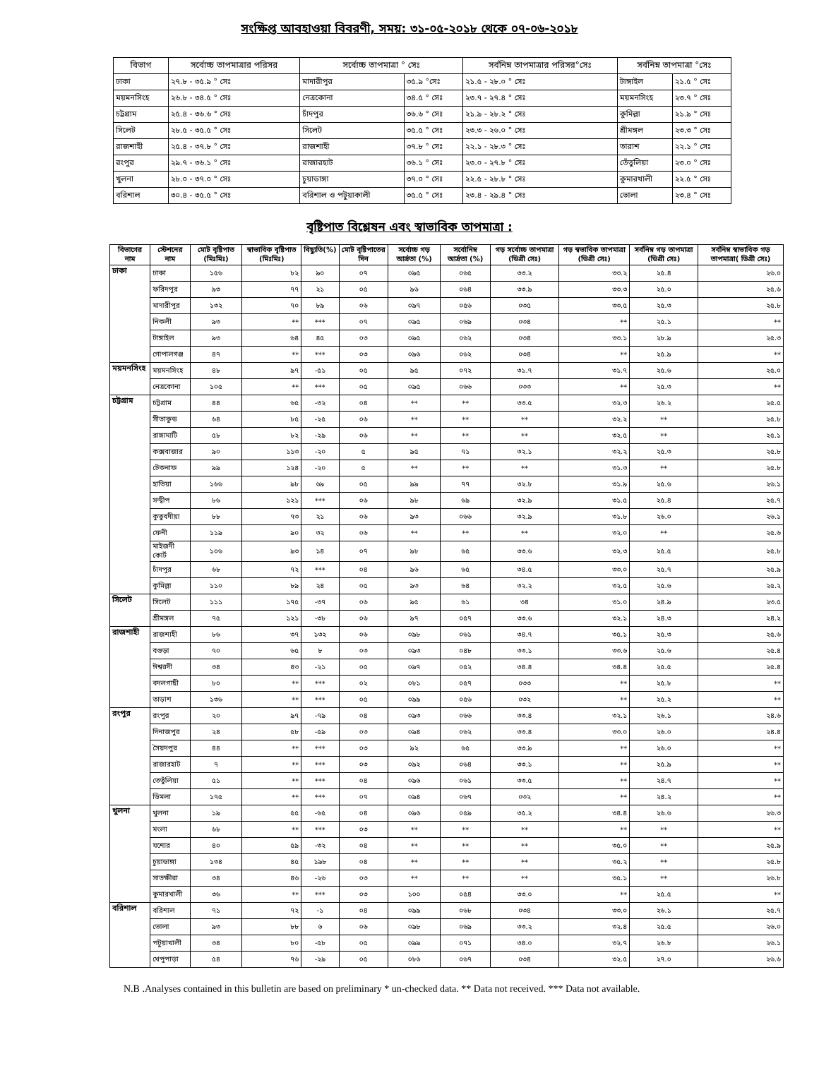সংক্ষিপ্ত আবহাওয়া বিবরণী, সময়: ৩১-০৫-২০১৮ থেকে ০৭-০৬-২০১৮
| বিভাগ | সর্বোচ্চ তাপমাত্রার পরিসর | সর্বোচ্চ তাপমাত্রা ° সেঃ | | সর্বনিম্ন তাপমাত্রার পরিসর°সেঃ | সর্বনিম্ন তাপমাত্রা °সেঃ | |
| --- | --- | --- | --- | --- | --- | --- |
| ঢাকা | ২৭.৮ - ৩৫.৯ ° সেঃ | মাদারীপুর | ৩৫.৯ °সেঃ | ২১.৫ - ২৮.০ ° সেঃ | টাঙ্গাইল | ২১.৫ ° সেঃ |
| ময়মনসিংহ | ২৬.৮ - ৩৪.৫ ° সেঃ | নেত্রকোনা | ৩৪.৫ ° সেঃ | ২৩.৭ - ২৭.৪ ° সেঃ | ময়মনসিংহ | ২৩.৭ ° সেঃ |
| চট্টগ্রাম | ২৫.৪ - ৩৬.৬ ° সেঃ | চাঁদপুর | ৩৬.৬ ° সেঃ | ২১.৯ - ২৮.২ ° সেঃ | কুমিল্লা | ২১.৯ ° সেঃ |
| সিলেট | ২৮.৫ - ৩৫.৫ ° সেঃ | সিলেট | ৩৫.৫ ° সেঃ | ২৩.৩ - ২৬.০ ° সেঃ | শ্রীমঙ্গল | ২৩.৩ ° সেঃ |
| রাজশাহী | ২৫.৪ - ৩৭.৮ ° সেঃ | রাজশাহী | ৩৭.৮ ° সেঃ | ২২.১ - ২৮.৩ ° সেঃ | তারাশ | ২২.১ ° সেঃ |
| রংপুর | ২৯.৭ - ৩৬.১ ° সেঃ | রাজারহাট | ৩৬.১ ° সেঃ | ২৩.০ - ২৭.৮ ° সেঃ | তেঁতুলিয়া | ২৩.০ ° সেঃ |
| খুলনা | ২৮.০ - ৩৭.০ ° সেঃ | চুয়াডাঙ্গা | ৩৭.০ ° সেঃ | ২২.৫ - ২৮.৮ ° সেঃ | কুমারখালী | ২২.৫ ° সেঃ |
| বরিশাল | ৩০.৪ - ৩৫.৫ ° সেঃ | বরিশাল ও পটুয়াকালী | ৩৫.৫ ° সেঃ | ২৩.৪ - ২৯.৪ ° সেঃ | ভোলা | ২৩.৪ ° সেঃ |
বৃষ্টিপাত বিশ্লেষন এবং স্বাভাবিক তাপমাত্রা :
| বিভাগের নাম | স্টেশনের নাম | মোট বৃষ্টিপাত (মিঃমিঃ) | স্বাভাবিক বৃষ্টিপাত (মিঃমিঃ) | বিছ্যুতি(%) | মোট বৃষ্টিপাতের দিন | সর্বোচ্চ গড় আর্দ্রতা (%) | সর্বোনিম্ন আর্দ্রতা (%) | গড় সর্বোচ্চ তাপমাত্রা (ডিগ্রী সেঃ) | গড় স্বভাবিক তাপমাত্রা (ডিগ্রী সেঃ) | সর্বনিম্ন গড় তাপমাত্রা (ডিগ্রী সেঃ) | সর্বনিম্ন স্বাভাবিক গড় তাপমাত্রা( ডিগ্রী সেঃ) |
| --- | --- | --- | --- | --- | --- | --- | --- | --- | --- | --- | --- |
| ঢাকা | ঢাকা | ১৫৬ | ৮২ | ৯০ | ০৭ | ০৯৫ | ০৬৫ | ৩৩.২ | ৩৩.২ | ২৫.৪ | ২৬.০ |
| | ফরিদপুর | ৯৩ | ৭৭ | ২১ | ০৫ | ৯৬ | ০৬৪ | ৩৩.৯ | ৩৩.৩ | ২৫.০ | ২৫.৬ |
| | মাদারীপুর | ১৩২ | ৭০ | ৮৯ | ০৬ | ০৯৭ | ০৫৬ | ০৩৫ | ৩৩.৫ | ২৫.৩ | ২৫.৮ |
| | নিকলী | ৯৩ | ** | *** | ০৭ | ০৯৫ | ০৬৯ | ০৩৪ | ** | ২৫.১ | ** |
| | টাঙ্গাইল | ৯৩ | ৬৪ | ৪৫ | ০৩ | ০৯৫ | ০৬২ | ০৩৪ | ৩৩.১ | ২৮.৯ | ২৫.৩ |
| | গোপালগঞ্জ | ৪৭ | ** | *** | ০৩ | ০৯৬ | ০৬২ | ০৩৪ | ** | ২৫.৯ | ** |
| ময়মনসিংহ | ময়মনসিংহ | ৪৮ | ৯৭ | -৫১ | ০৫ | ৯৫ | ০৭২ | ৩১.৭ | ৩১.৭ | ২৫.৬ | ২৫.০ |
| | নেত্রকোনা | ১০৫ | ** | *** | ০৫ | ০৯৫ | ০৬৬ | ০৩৩ | ** | ২৫.৩ | ** |
| চট্টগ্রাম | চট্টগ্রাম | ৪৪ | ৬৫ | -৩২ | ০৪ | ** | ** | ৩৩.৫ | ৩২.৩ | ২৬.২ | ২৫.৫ |
| | সীতাকুন্ড | ৬৪ | ৮৫ | -২৫ | ০৬ | ** | ** | ** | ৩২.২ | ** | ২৫.৮ |
| | রাঙ্গামাটি | ৫৮ | ৮২ | -২৯ | ০৬ | ** | ** | ** | ৩২.৫ | ** | ২৫.১ |
| | কক্সবাজার | ৯০ | ১১৩ | -২০ | ৫ | ৯৫ | ৭১ | ৩২.১ | ৩২.২ | ২৫.৩ | ২৫.৮ |
| | টেকনাফ | ৯৯ | ১২৪ | -২০ | ৫ | ** | ** | ** | ৩১.৩ | ** | ২৫.৮ |
| | হাতিয়া | ১৬৬ | ৯৮ | ৬৯ | ০৫ | ৯৯ | ৭৭ | ৩২.৮ | ৩১.৯ | ২৫.৬ | ২৬.১ |
| | সন্দ্বীপ | ৮৬ | ১২১ | *** | ০৬ | ৯৮ | ৬৯ | ৩২.৯ | ৩১.৫ | ২৫.৪ | ২৫.৭ |
| | কুতুবদীয়া | ৮৮ | ৭৩ | ২১ | ০৬ | ৯৩ | ০৬৬ | ৩২.৯ | ৩১.৮ | ২৬.০ | ২৬.১ |
| | ফেনী | ১১৯ | ৯০ | ৩২ | ০৬ | ** | ** | ** | ৩২.০ | ** | ২৫.৬ |
| | মাইজদী কোর্ট | ১০৬ | ৯৩ | ১৪ | ০৭ | ৯৮ | ৬৫ | ৩৩.৬ | ৩২.৩ | ২৫.৫ | ২৫.৮ |
| | চাঁদপুর | ৬৮ | ৭২ | *** | ০৪ | ৯৬ | ৬৫ | ৩৪.৫ | ৩৩.০ | ২৫.৭ | ২৫.৯ |
| | কুমিল্লা | ১১০ | ৮৯ | ২৪ | ০৫ | ৯৩ | ৬৪ | ৩২.২ | ৩২.৫ | ২৫.৬ | ২৫.২ |
| সিলেট | সিলেট | ১১১ | ১৭৫ | -৩৭ | ০৬ | ৯৫ | ৬১ | ৩৪ | ৩১.০ | ২৪.৯ | ২৩.৫ |
| | শ্রীমঙ্গল | ৭৫ | ১২১ | -৩৮ | ০৬ | ৯৭ | ০৫৭ | ৩৩.৬ | ৩২.১ | ২৪.৩ | ২৪.২ |
| রাজশাহী | রাজশাহী | ৮৬ | ৩৭ | ১৩২ | ০৬ | ০৯৮ | ০৬১ | ৩৪.৭ | ৩৫.১ | ২৫.৩ | ২৫.৬ |
| | বগুড়া | ৭০ | ৬৫ | ৮ | ০৩ | ০৯৩ | ০৪৮ | ৩৩.১ | ৩৩.৬ | ২৫.৬ | ২৫.৪ |
| | ঈশ্বরদী | ৩৪ | ৪৩ | -২১ | ০৫ | ০৯৭ | ০৫২ | ৩৪.৪ | ৩৪.৪ | ২৫.৫ | ২৫.৪ |
| | বদলগাছী | ৮০ | ** | *** | ০২ | ০৮১ | ০৫৭ | ০৩৩ | ** | ২৫.৮ | ** |
| | তাড়াশ | ১৩৬ | ** | *** | ০৫ | ০৯৯ | ০৫৬ | ০৩২ | ** | ২৫.২ | ** |
| রংপুর | রংপুর | ২০ | ৯৭ | -৭৯ | ০৪ | ০৯৩ | ০৬৬ | ৩৩.৪ | ৩২.১ | ২৬.১ | ২৪.৬ |
| | দিনাজপুর | ২৪ | ৫৮ | -৫৯ | ০৩ | ০৯৪ | ০৬২ | ৩৩.৪ | ৩৩.০ | ২৬.০ | ২৪.৪ |
| | সৈয়দপুর | ৪৪ | ** | *** | ০৩ | ৯২ | ৬৫ | ৩৩.৯ | ** | ২৬.০ | ** |
| | রাজারহাট | ৭ | ** | *** | ০৩ | ০৯২ | ০৬৪ | ৩৩.১ | ** | ২৫.৯ | ** |
| | তেতুঁলিয়া | ৫১ | ** | *** | ০৪ | ০৯৬ | ০৬১ | ৩৩.৫ | ** | ২৪.৭ | ** |
| | ডিমলা | ১৭৫ | ** | *** | ০৭ | ০৯৪ | ০৬৭ | ০৩২ | ** | ২৪.২ | ** |
| খুলনা | খুলনা | ১৯ | ৫৫ | -৬৫ | ০৪ | ০৯৬ | ০৫৯ | ৩৫.২ | ৩৪.৪ | ২৬.৬ | ২৬.৩ |
| | মংলা | ৬৮ | ** | *** | ০৩ | ** | ** | ** | ** | ** | ** |
| | যশোর | ৪০ | ৫৯ | -৩২ | ০৪ | ** | ** | ** | ৩৫.০ | ** | ২৫.৯ |
| | চুয়াডাঙ্গা | ১৩৪ | ৪৫ | ১৯৮ | ০৪ | ** | ** | ** | ৩৫.২ | ** | ২৫.৮ |
| | সাতক্ষীরা | ৩৪ | ৪৬ | -২৬ | ০৩ | ** | ** | ** | ৩৫.১ | ** | ২৬.৮ |
| | কুমারখালী | ৩৬ | ** | *** | ০৩ | ১০০ | ০৫৪ | ৩৩.০ | ** | ২৫.৫ | ** |
| বরিশাল | বরিশাল | ৭১ | ৭২ | -১ | ০৪ | ০৯৯ | ০৬৮ | ০৩৪ | ৩৩.০ | ২৬.১ | ২৫.৭ |
| | ভোলা | ৯৩ | ৮৮ | ৬ | ০৬ | ০৯৮ | ০৬৯ | ৩৩.২ | ৩২.৪ | ২৫.৫ | ২৬.০ |
| | পটুয়াখালী | ৩৪ | ৮০ | -৫৮ | ০৫ | ০৯৯ | ০৭১ | ৩৪.০ | ৩২.৭ | ২৬.৮ | ২৬.১ |
| | খেপুপাড়া | ৫৪ | ৭৬ | -২৯ | ০৫ | ০৮৬ | ০৬৭ | ০৩৪ | ৩২.৫ | ২৭.০ | ২৬.৬ |
N.B .Analyses contained in this bulletin are based on preliminary * un-checked data. ** Data not received. *** Data not available.